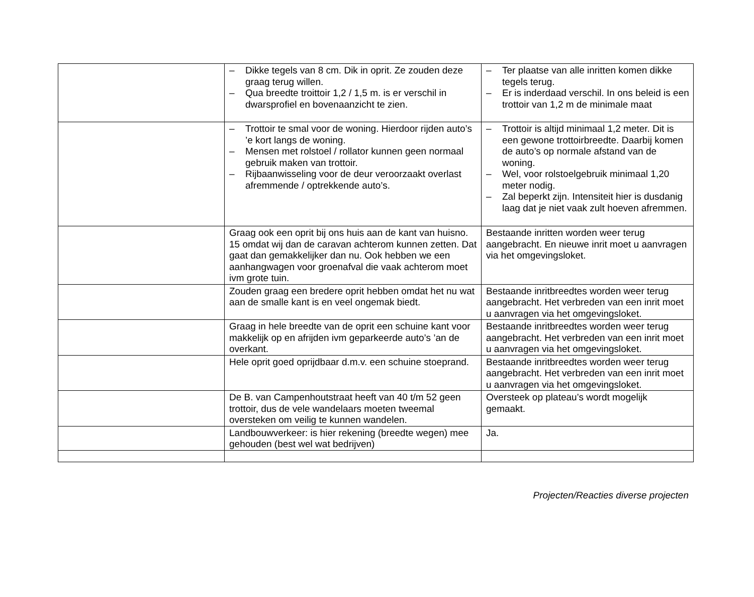| | – Dikke tegels van 8 cm. Dik in oprit. Ze zouden deze graag terug willen. – Qua breedte troittoir 1,2 / 1,5 m. is er verschil in dwarsprofiel en bovenaanzicht te zien. | – Ter plaatse van alle inritten komen dikke tegels terug. – Er is inderdaad verschil. In ons beleid is een trottoir van 1,2 m de minimale maat |
| | – Trottoir te smal voor de woning. Hierdoor rijden auto’s ’e kort langs de woning. – Mensen met rolstoel / rollator kunnen geen normaal gebruik maken van trottoir. – Rijbaanwisseling voor de deur veroorzaakt overlast afremmende / optrekkende auto’s. | – Trottoir is altijd minimaal 1,2 meter. Dit is een gewone trottoirbreedte. Daarbij komen de auto’s op normale afstand van de woning. – Wel, voor rolstoelgebruik minimaal 1,20 meter nodig. – Zal beperkt zijn. Intensiteit hier is dusdanig laag dat je niet vaak zult hoeven afremmen. |
| | Graag ook een oprit bij ons huis aan de kant van huisno. 15 omdat wij dan de caravan achterom kunnen zetten. Dat gaat dan gemakkelijker dan nu. Ook hebben we een aanhangwagen voor groenafval die vaak achterom moet ivm grote tuin. | Bestaande inritten worden weer terug aangebracht. En nieuwe inrit moet u aanvragen via het omgevingsloket. |
| | Zouden graag een bredere oprit hebben omdat het nu wat aan de smalle kant is en veel ongemak biedt. | Bestaande inritbreedtes worden weer terug aangebracht. Het verbreden van een inrit moet u aanvragen via het omgevingsloket. |
| | Graag in hele breedte van de oprit een schuine kant voor makkelijk op en afrijden ivm geparkeerde auto’s ’an de overkant. | Bestaande inritbreedtes worden weer terug aangebracht. Het verbreden van een inrit moet u aanvragen via het omgevingsloket. |
| | Hele oprit goed oprijdbaar d.m.v. een schuine stoeprand. | Bestaande inritbreedtes worden weer terug aangebracht. Het verbreden van een inrit moet u aanvragen via het omgevingsloket. |
| | De B. van Campenhoutstraat heeft van 40 t/m 52 geen trottoir, dus de vele wandelaars moeten tweemal oversteken om veilig te kunnen wandelen. | Oversteek op plateau’s wordt mogelijk gemaakt. |
| | Landbouwverkeer: is hier rekening (breedte wegen) mee gehouden (best wel wat bedrijven) | Ja. |
Projecten/Reacties diverse projecten